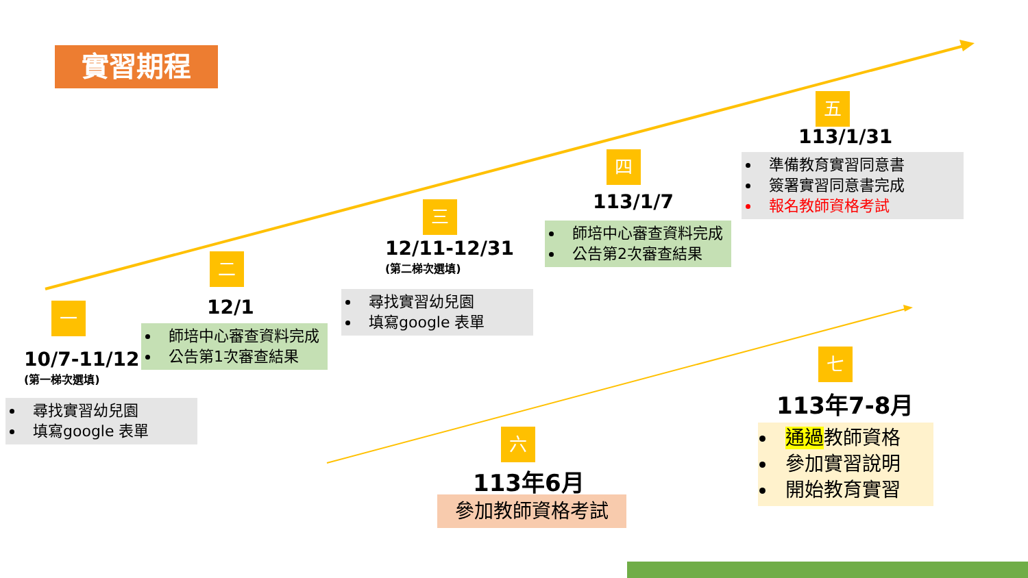實習期程
一
10/7-11/12
(第一梯次選填)
尋找實習幼兒園
填寫google 表單
二
12/1
師培中心審查資料完成
公告第1次審查結果
三
12/11-12/31
(第二梯次選填)
尋找實習幼兒園
填寫google 表單
四
113/1/7
師培中心審查資料完成
公告第2次審查結果
五
113/1/31
準備教育實習同意書
簽署實習同意書完成
報名教師資格考試
六
113年6月
參加教師資格考試
七
113年7-8月
通過教師資格
參加實習說明
開始教育實習